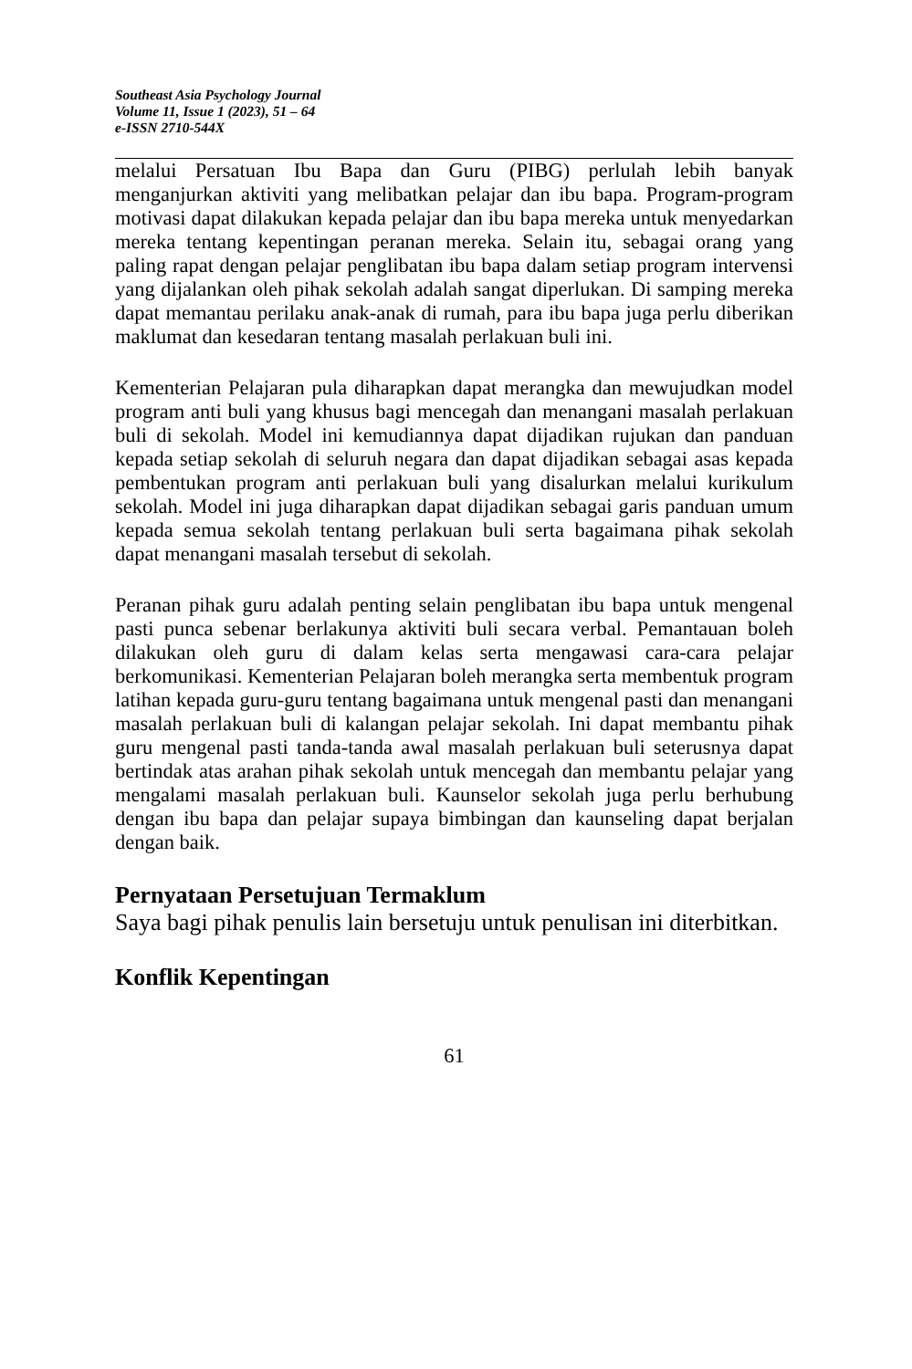Southeast Asia Psychology Journal
Volume 11, Issue 1 (2023), 51 – 64
e-ISSN 2710-544X
melalui Persatuan Ibu Bapa dan Guru (PIBG) perlulah lebih banyak menganjurkan aktiviti yang melibatkan pelajar dan ibu bapa. Program-program motivasi dapat dilakukan kepada pelajar dan ibu bapa mereka untuk menyedarkan mereka tentang kepentingan peranan mereka. Selain itu, sebagai orang yang paling rapat dengan pelajar penglibatan ibu bapa dalam setiap program intervensi yang dijalankan oleh pihak sekolah adalah sangat diperlukan. Di samping mereka dapat memantau perilaku anak-anak di rumah, para ibu bapa juga perlu diberikan maklumat dan kesedaran tentang masalah perlakuan buli ini.
Kementerian Pelajaran pula diharapkan dapat merangka dan mewujudkan model program anti buli yang khusus bagi mencegah dan menangani masalah perlakuan buli di sekolah. Model ini kemudiannya dapat dijadikan rujukan dan panduan kepada setiap sekolah di seluruh negara dan dapat dijadikan sebagai asas kepada pembentukan program anti perlakuan buli yang disalurkan melalui kurikulum sekolah. Model ini juga diharapkan dapat dijadikan sebagai garis panduan umum kepada semua sekolah tentang perlakuan buli serta bagaimana pihak sekolah dapat menangani masalah tersebut di sekolah.
Peranan pihak guru adalah penting selain penglibatan ibu bapa untuk mengenal pasti punca sebenar berlakunya aktiviti buli secara verbal. Pemantauan boleh dilakukan oleh guru di dalam kelas serta mengawasi cara-cara pelajar berkomunikasi. Kementerian Pelajaran boleh merangka serta membentuk program latihan kepada guru-guru tentang bagaimana untuk mengenal pasti dan menangani masalah perlakuan buli di kalangan pelajar sekolah. Ini dapat membantu pihak guru mengenal pasti tanda-tanda awal masalah perlakuan buli seterusnya dapat bertindak atas arahan pihak sekolah untuk mencegah dan membantu pelajar yang mengalami masalah perlakuan buli. Kaunselor sekolah juga perlu berhubung dengan ibu bapa dan pelajar supaya bimbingan dan kaunseling dapat berjalan dengan baik.
Pernyataan Persetujuan Termaklum
Saya bagi pihak penulis lain bersetuju untuk penulisan ini diterbitkan.
Konflik Kepentingan
61